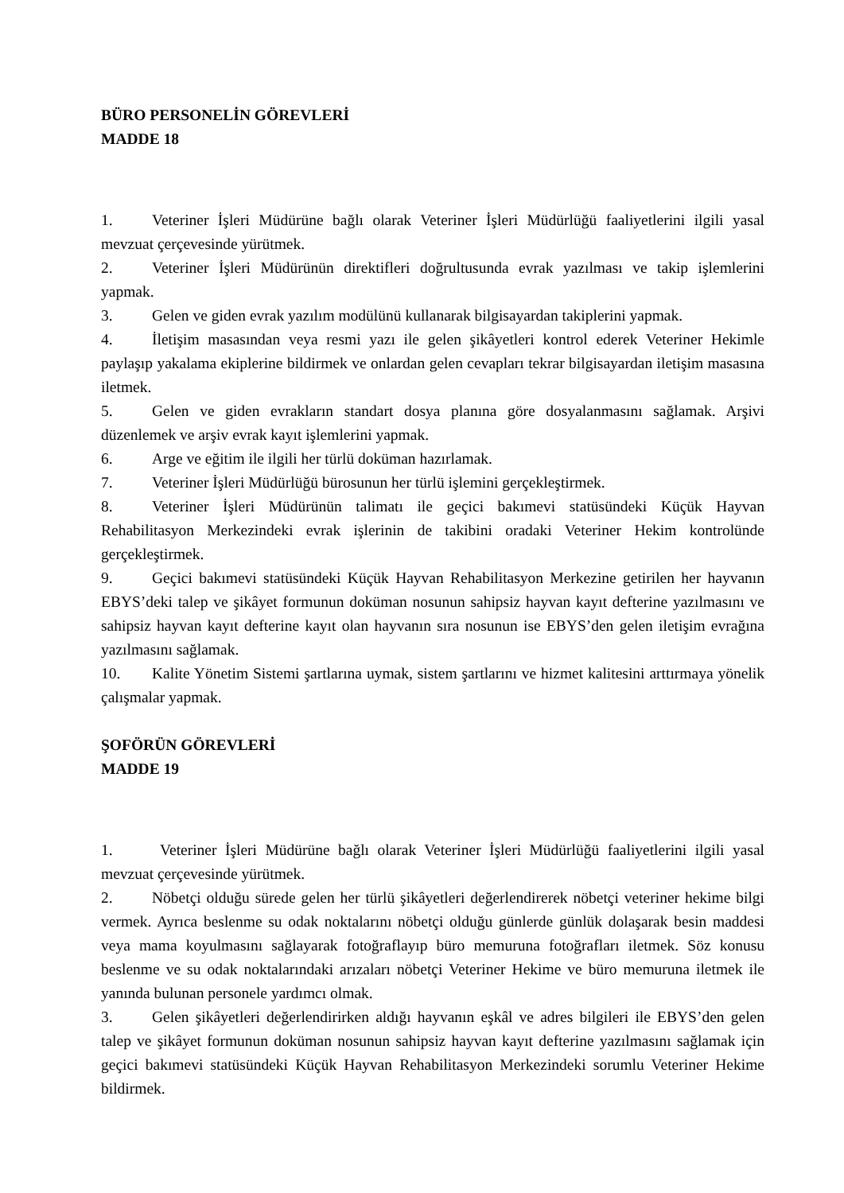BÜRO PERSONELİN GÖREVLERİ
MADDE 18
1. Veteriner İşleri Müdürüne bağlı olarak Veteriner İşleri Müdürlüğü faaliyetlerini ilgili yasal mevzuat çerçevesinde yürütmek.
2. Veteriner İşleri Müdürünün direktifleri doğrultusunda evrak yazılması ve takip işlemlerini yapmak.
3. Gelen ve giden evrak yazılım modülünü kullanarak bilgisayardan takiplerini yapmak.
4. İletişim masasından veya resmi yazı ile gelen şikâyetleri kontrol ederek Veteriner Hekimle paylaşıp yakalama ekiplerine bildirmek ve onlardan gelen cevapları tekrar bilgisayardan iletişim masasına iletmek.
5. Gelen ve giden evrakların standart dosya planına göre dosyalanmasını sağlamak. Arşivi düzenlemek ve arşiv evrak kayıt işlemlerini yapmak.
6. Arge ve eğitim ile ilgili her türlü doküman hazırlamak.
7. Veteriner İşleri Müdürlüğü bürosunun her türlü işlemini gerçekleştirmek.
8. Veteriner İşleri Müdürünün talimatı ile geçici bakımevi statüsündeki Küçük Hayvan Rehabilitasyon Merkezindeki evrak işlerinin de takibini oradaki Veteriner Hekim kontrolünde gerçekleştirmek.
9. Geçici bakımevi statüsündeki Küçük Hayvan Rehabilitasyon Merkezine getirilen her hayvanın EBYS’deki talep ve şikâyet formunun doküman nosunun sahipsiz hayvan kayıt defterine yazılmasını ve sahipsiz hayvan kayıt defterine kayıt olan hayvanın sıra nosunun ise EBYS’den gelen iletişim evrağına yazılmasını sağlamak.
10. Kalite Yönetim Sistemi şartlarına uymak, sistem şartlarını ve hizmet kalitesini arttırmaya yönelik çalışmalar yapmak.
ŞOFÖRÜN GÖREVLERİ
MADDE 19
1. Veteriner İşleri Müdürüne bağlı olarak Veteriner İşleri Müdürlüğü faaliyetlerini ilgili yasal mevzuat çerçevesinde yürütmek.
2. Nöbetçi olduğu sürede gelen her türlü şikâyetleri değerlendirerek nöbetçi veteriner hekime bilgi vermek. Ayrıca beslenme su odak noktalarını nöbetçi olduğu günlerde günlük dolaşarak besin maddesi veya mama koyulmasını sağlayarak fotoğraflayıp büro memuruna fotoğrafları iletmek. Söz konusu beslenme ve su odak noktalarındaki arızaları nöbetçi Veteriner Hekime ve büro memuruna iletmek ile yanında bulunan personele yardımcı olmak.
3. Gelen şikâyetleri değerlendirirken aldığı hayvanın eşkâl ve adres bilgileri ile EBYS’den gelen talep ve şikâyet formunun doküman nosunun sahipsiz hayvan kayıt defterine yazılmasını sağlamak için geçici bakımevi statüsündeki Küçük Hayvan Rehabilitasyon Merkezindeki sorumlu Veteriner Hekime bildirmek.